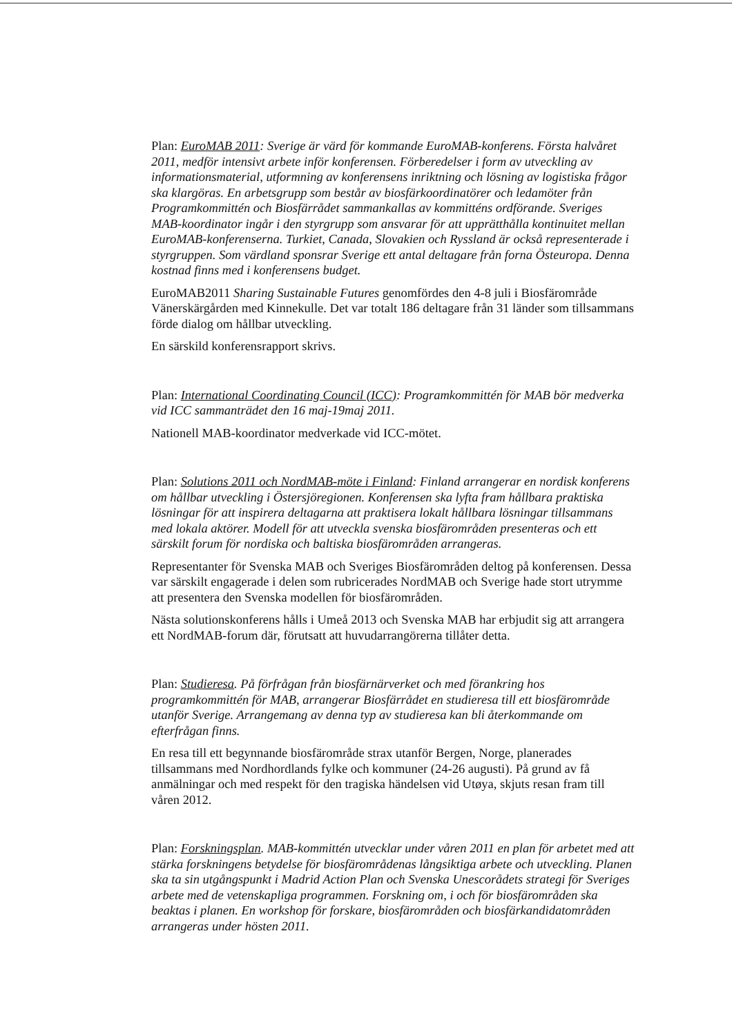Plan: EuroMAB 2011: Sverige är värd för kommande EuroMAB-konferens. Första halv­året 2011, medför intensivt arbete inför konferensen. Förberedelser i form av utveckling av informationsmaterial, utformning av konferensens inriktning och lösning av logistiska frågor ska klargöras. En arbetsgrupp som består av biosfärkoordinatörer och ledamöter från Programkommittén och Biosfärrådet sammankallas av kommitténs ordförande. Sveriges MAB-koordinator ingår i den styrgrupp som ansvarar för att upprätthålla kontinuitet mellan EuroMAB-konferenserna. Turkiet, Canada, Slovakien och Ryssland är också representerade i styrgruppen. Som värdland sponsrar Sverige ett antal deltagare från forna Östeuropa. Denna kostnad finns med i konferensens budget.
EuroMAB2011 Sharing Sustainable Futures genomfördes den 4-8 juli i Biosfärområde Vänerskärgården med Kinnekulle. Det var totalt 186 deltagare från 31 länder som tillsammans förde dialog om hållbar utveckling.
En särskild konferensrapport skrivs.
Plan: International Coordinating Council (ICC): Programkommittén för MAB bör medverka vid ICC sammanträdet den 16 maj-19maj 2011.
Nationell MAB-koordinator medverkade vid ICC-mötet.
Plan: Solutions 2011 och NordMAB-möte i Finland: Finland arrangerar en nordisk konferens om hållbar utveckling i Östersjöregionen. Konferensen ska lyfta fram hållbara praktiska lösningar för att inspirera deltagarna att praktisera lokalt hållbara lösningar tillsammans med lokala aktörer. Modell för att utveckla svenska biosfärområden presenteras och ett särskilt forum för nordiska och baltiska biosfärområden arrangeras.
Representanter för Svenska MAB och Sveriges Biosfärområden deltog på konferensen. Dessa var särskilt engagerade i delen som rubricerades NordMAB och Sverige hade stort utrymme att presentera den Svenska modellen för biosfärområden.
Nästa solutionskonferens hålls i Umeå 2013 och Svenska MAB har erbjudit sig att arrangera ett NordMAB-forum där, förutsatt att huvudarrangörerna tillåter detta.
Plan: Studieresa. På förfrågan från biosfärnärverket och med förankring hos programkommittén för MAB, arrangerar Biosfärrådet en studieresa till ett biosfärområde utanför Sverige. Arrangemang av denna typ av studieresa kan bli återkommande om efterfrågan finns.
En resa till ett begynnande biosfärområde strax utanför Bergen, Norge, planerades tillsammans med Nordhordlands fylke och kommuner (24-26 augusti). På grund av få anmälningar och med respekt för den tragiska händelsen vid Utøya, skjuts resan fram till våren 2012.
Plan: Forskningsplan. MAB-kommittén utvecklar under våren 2011 en plan för arbetet med att stärka forskningens betydelse för biosfärområdenas långsiktiga arbete och utveckling. Planen ska ta sin utgångspunkt i Madrid Action Plan och Svenska Unescorådets strategi för Sveriges arbete med de vetenskapliga programmen. Forskning om, i och för biosfärområden ska beaktas i planen. En workshop för forskare, biosfärområden och biosfärkandidatområden arrangeras under hösten 2011.